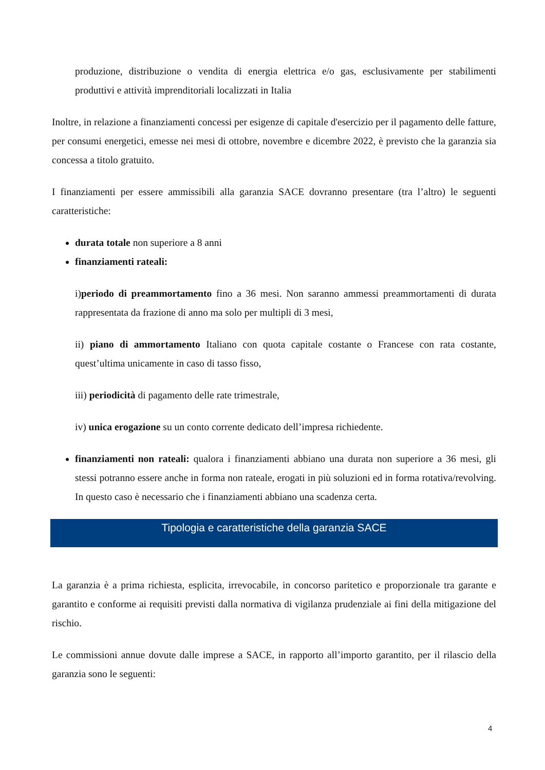produzione, distribuzione o vendita di energia elettrica e/o gas, esclusivamente per stabilimenti produttivi e attività imprenditoriali localizzati in Italia
Inoltre, in relazione a finanziamenti concessi per esigenze di capitale d'esercizio per il pagamento delle fatture, per consumi energetici, emesse nei mesi di ottobre, novembre e dicembre 2022, è previsto che la garanzia sia concessa a titolo gratuito.
I finanziamenti per essere ammissibili alla garanzia SACE dovranno presentare (tra l’altro) le seguenti caratteristiche:
durata totale non superiore a 8 anni
finanziamenti rateali:
i)periodo di preammortamento fino a 36 mesi. Non saranno ammessi preammortamenti di durata rappresentata da frazione di anno ma solo per multipli di 3 mesi,
ii) piano di ammortamento Italiano con quota capitale costante o Francese con rata costante, quest’ultima unicamente in caso di tasso fisso,
iii) periodicità di pagamento delle rate trimestrale,
iv) unica erogazione su un conto corrente dedicato dell’impresa richiedente.
finanziamenti non rateali: qualora i finanziamenti abbiano una durata non superiore a 36 mesi, gli stessi potranno essere anche in forma non rateale, erogati in più soluzioni ed in forma rotativa/revolving. In questo caso è necessario che i finanziamenti abbiano una scadenza certa.
Tipologia e caratteristiche della garanzia SACE
La garanzia è a prima richiesta, esplicita, irrevocabile, in concorso paritetico e proporzionale tra garante e garantito e conforme ai requisiti previsti dalla normativa di vigilanza prudenziale ai fini della mitigazione del rischio.
Le commissioni annue dovute dalle imprese a SACE, in rapporto all’importo garantito, per il rilascio della garanzia sono le seguenti:
4